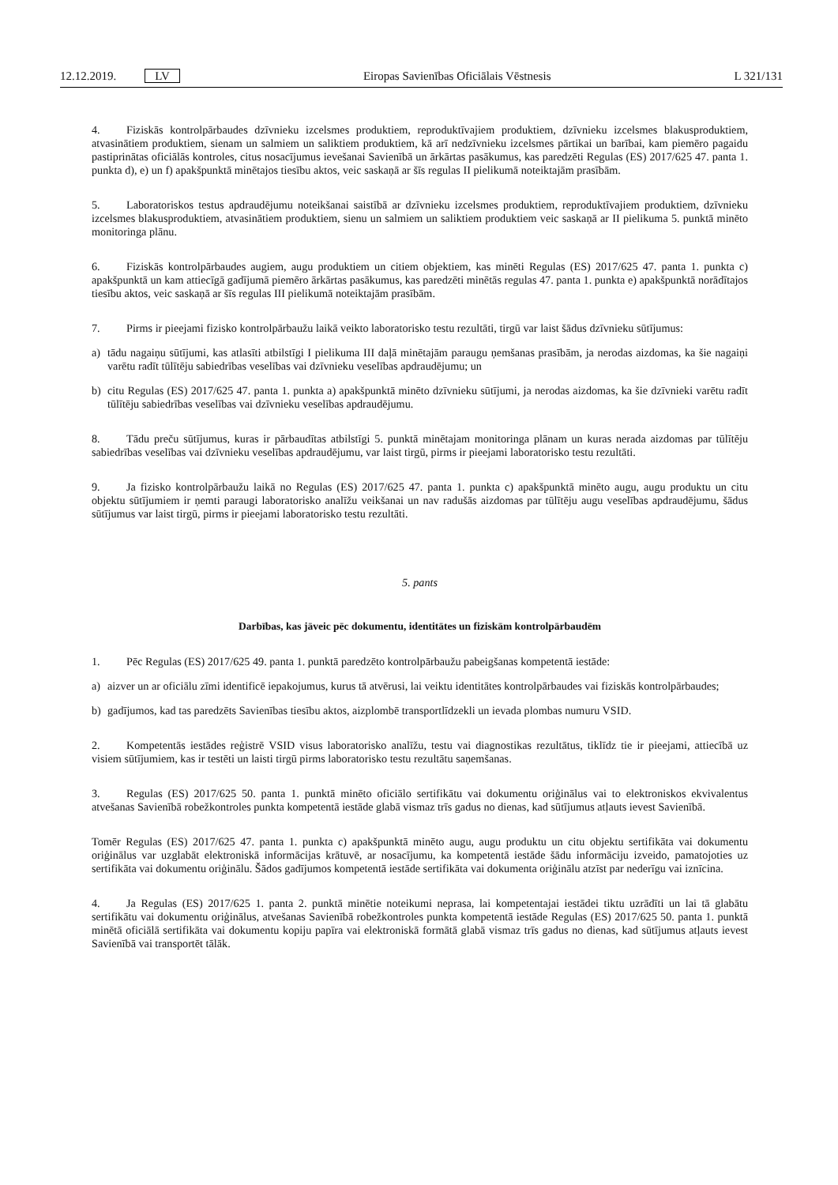12.12.2019. LV
Eiropas Savienības Oficiālais Vēstnesis L 321/131
4. Fiziskās kontrolpārbaudes dzīvnieku izcelsmes produktiem, reproduktīvajiem produktiem, dzīvnieku izcelsmes blakusproduktiem, atvasinātiem produktiem, sienam un salmiem un saliktiem produktiem, kā arī nedzīvnieku izcelsmes pārtikai un barībai, kam piemēro pagaidu pastiprinātas oficiālās kontroles, citus nosacījumus ievešanai Savienībā un ārkārtas pasākumus, kas paredzēti Regulas (ES) 2017/625 47. panta 1. punkta d), e) un f) apakšpunktā minētajos tiesību aktos, veic saskaņā ar šīs regulas II pielikumā noteiktajām prasībām.
5. Laboratoriskos testus apdraudējumu noteikšanai saistībā ar dzīvnieku izcelsmes produktiem, reproduktīvajiem produktiem, dzīvnieku izcelsmes blakusproduktiem, atvasinātiem produktiem, sienu un salmiem un saliktiem produktiem veic saskaņā ar II pielikuma 5. punktā minēto monitoringa plānu.
6. Fiziskās kontrolpārbaudes augiem, augu produktiem un citiem objektiem, kas minēti Regulas (ES) 2017/625 47. panta 1. punkta c) apakšpunktā un kam attiecīgā gadījumā piemēro ārkārtas pasākumus, kas paredzēti minētās regulas 47. panta 1. punkta e) apakšpunktā norādītajos tiesību aktos, veic saskaņā ar šīs regulas III pielikumā noteiktajām prasībām.
7. Pirms ir pieejami fizisko kontrolpārbaužu laikā veikto laboratorisko testu rezultāti, tirgū var laist šādus dzīvnieku sūtījumus:
a) tādu nagaiņu sūtījumi, kas atlasīti atbilstīgi I pielikuma III daļā minētajām paraugu ņemšanas prasībām, ja nerodas aizdomas, ka šie nagaiņi varētu radīt tūlītēju sabiedrības veselības vai dzīvnieku veselības apdraudējumu; un
b) citu Regulas (ES) 2017/625 47. panta 1. punkta a) apakšpunktā minēto dzīvnieku sūtījumi, ja nerodas aizdomas, ka šie dzīvnieki varētu radīt tūlītēju sabiedrības veselības vai dzīvnieku veselības apdraudējumu.
8. Tādu preču sūtījumus, kuras ir pārbaudītas atbilstīgi 5. punktā minētajam monitoringa plānam un kuras nerada aizdomas par tūlītēju sabiedrības veselības vai dzīvnieku veselības apdraudējumu, var laist tirgū, pirms ir pieejami laboratorisko testu rezultāti.
9. Ja fizisko kontrolpārbaužu laikā no Regulas (ES) 2017/625 47. panta 1. punkta c) apakšpunktā minēto augu, augu produktu un citu objektu sūtījumiem ir ņemti paraugi laboratorisko analīžu veikšanai un nav radušās aizdomas par tūlītēju augu veselības apdraudējumu, šādus sūtījumus var laist tirgū, pirms ir pieejami laboratorisko testu rezultāti.
5. pants
Darbības, kas jāveic pēc dokumentu, identitātes un fiziskām kontrolpārbaudēm
1. Pēc Regulas (ES) 2017/625 49. panta 1. punktā paredzēto kontrolpārbaužu pabeigšanas kompetentā iestāde:
a) aizver un ar oficiālu zīmi identificē iepakojumus, kurus tā atvērusi, lai veiktu identitātes kontrolpārbaudes vai fiziskās kontrolpārbaudes;
b) gadījumos, kad tas paredzēts Savienības tiesību aktos, aizplombē transportlīdzekli un ievada plombas numuru VSID.
2. Kompetentās iestādes reģistrē VSID visus laboratorisko analīžu, testu vai diagnostikas rezultātus, tiklīdz tie ir pieejami, attiecībā uz visiem sūtījumiem, kas ir testēti un laisti tirgū pirms laboratorisko testu rezultātu saņemšanas.
3. Regulas (ES) 2017/625 50. panta 1. punktā minēto oficiālo sertifikātu vai dokumentu oriģinālus vai to elektroniskos ekvivalentus atvešanas Savienībā robežkontroles punkta kompetentā iestāde glabā vismaz trīs gadus no dienas, kad sūtījumus atļauts ievest Savienībā.
Tomēr Regulas (ES) 2017/625 47. panta 1. punkta c) apakšpunktā minēto augu, augu produktu un citu objektu sertifikāta vai dokumentu oriģinālus var uzglabāt elektroniskā informācijas krātuvē, ar nosacījumu, ka kompetentā iestāde šādu informāciju izveido, pamatojoties uz sertifikāta vai dokumentu oriģinālu. Šādos gadījumos kompetentā iestāde sertifikāta vai dokumenta oriģinālu atzīst par nederīgu vai iznīcina.
4. Ja Regulas (ES) 2017/625 1. panta 2. punktā minētie noteikumi neprasa, lai kompetentajai iestādei tiktu uzrādīti un lai tā glabātu sertifikātu vai dokumentu oriģinālus, atvešanas Savienībā robežkontroles punkta kompetentā iestāde Regulas (ES) 2017/625 50. panta 1. punktā minētā oficiālā sertifikāta vai dokumentu kopiju papīra vai elektroniskā formātā glabā vismaz trīs gadus no dienas, kad sūtījumus atļauts ievest Savienībā vai transportēt tālāk.